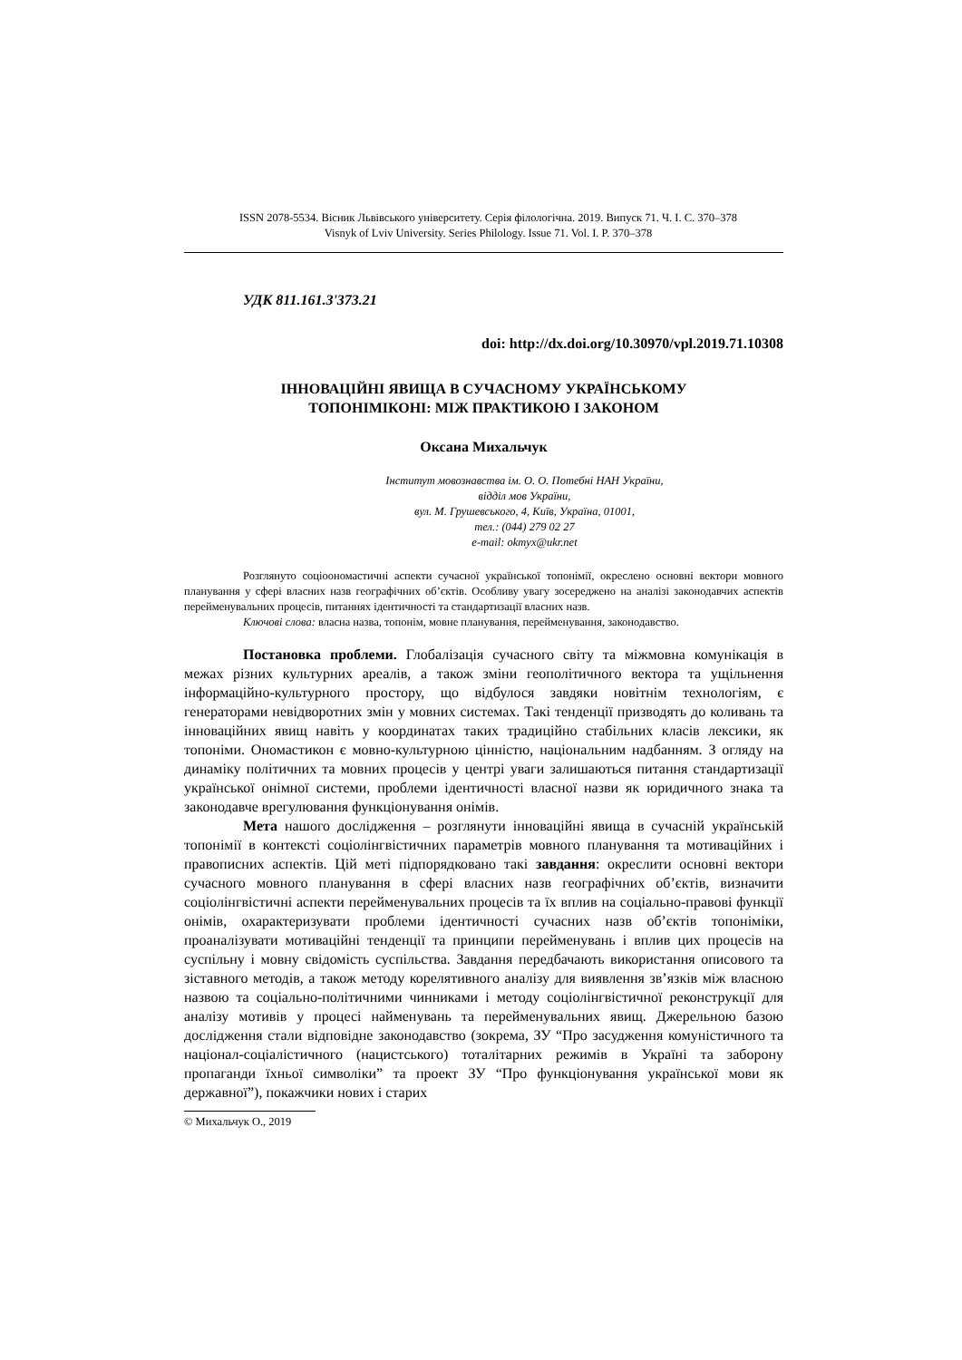ISSN 2078-5534. Вісник Львівського університету. Серія філологічна. 2019. Випуск 71. Ч. I. С. 370–378
Visnyk of Lviv University. Series Philology. Issue 71. Vol. I. P. 370–378
УДК 811.161.3'373.21
doi: http://dx.doi.org/10.30970/vpl.2019.71.10308
ІННОВАЦІЙНІ ЯВИЩА В СУЧАСНОМУ УКРАЇНСЬКОМУ
ТОПОНІМІКОНІ: МІЖ ПРАКТИКОЮ І ЗАКОНОМ
Оксана Михальчук
Інститут мовознавства ім. О. О. Потебні НАН України,
відділ мов України,
вул. М. Грушевського, 4, Київ, Україна, 01001,
тел.: (044) 279 02 27
e-mail: okmyx@ukr.net
Розглянуто соціоономастичні аспекти сучасної української топонімії, окреслено основні вектори мовного планування у сфері власних назв географічних об’єктів. Особливу увагу зосереджено на аналізі законодавчих аспектів перейменувальних процесів, питаннях ідентичності та стандартизації власних назв.
Ключові слова: власна назва, топонім, мовне планування, перейменування, законодавство.
Постановка проблеми. Глобалізація сучасного світу та міжмовна комунікація в межах різних культурних ареалів, а також зміни геополітичного вектора та ущільнення інформаційно-культурного простору, що відбулося завдяки новітнім технологіям, є генераторами невідворотних змін у мовних системах. Такі тенденції призводять до коливань та інноваційних явищ навіть у координатах таких традиційно стабільних класів лексики, як топоніми. Ономастикон є мовно-культурною цінністю, національним надбанням. З огляду на динаміку політичних та мовних процесів у центрі уваги залишаються питання стандартизації української онімної системи, проблеми ідентичності власної назви як юридичного знака та законодавче врегулювання функціонування онімів.
Мета нашого дослідження – розглянути інноваційні явища в сучасній українській топонімії в контексті соціолінгвістичних параметрів мовного планування та мотиваційних і правописних аспектів. Цій меті підпорядковано такі завдання: окреслити основні вектори сучасного мовного планування в сфері власних назв географічних об’єктів, визначити соціолінгвістичні аспекти перейменувальних процесів та їх вплив на соціально-правові функції онімів, охарактеризувати проблеми ідентичності сучасних назв об’єктів топоніміки, проаналізувати мотиваційні тенденції та принципи перейменувань і вплив цих процесів на суспільну і мовну свідомість суспільства. Завдання передбачають використання описового та зіставного методів, а також методу корелятивного аналізу для виявлення зв’язків між власною назвою та соціально-політичними чинниками і методу соціолінгвістичної реконструкції для аналізу мотивів у процесі найменувань та перейменувальних явищ. Джерельною базою дослідження стали відповідне законодавство (зокрема, ЗУ “Про засудження комуністичного та націонал-соціалістичного (нацистського) тоталітарних режимів в Україні та заборону пропаганди їхньої символіки” та проект ЗУ “Про функціонування української мови як державної”), покажчики нових і старих
© Михальчук О., 2019